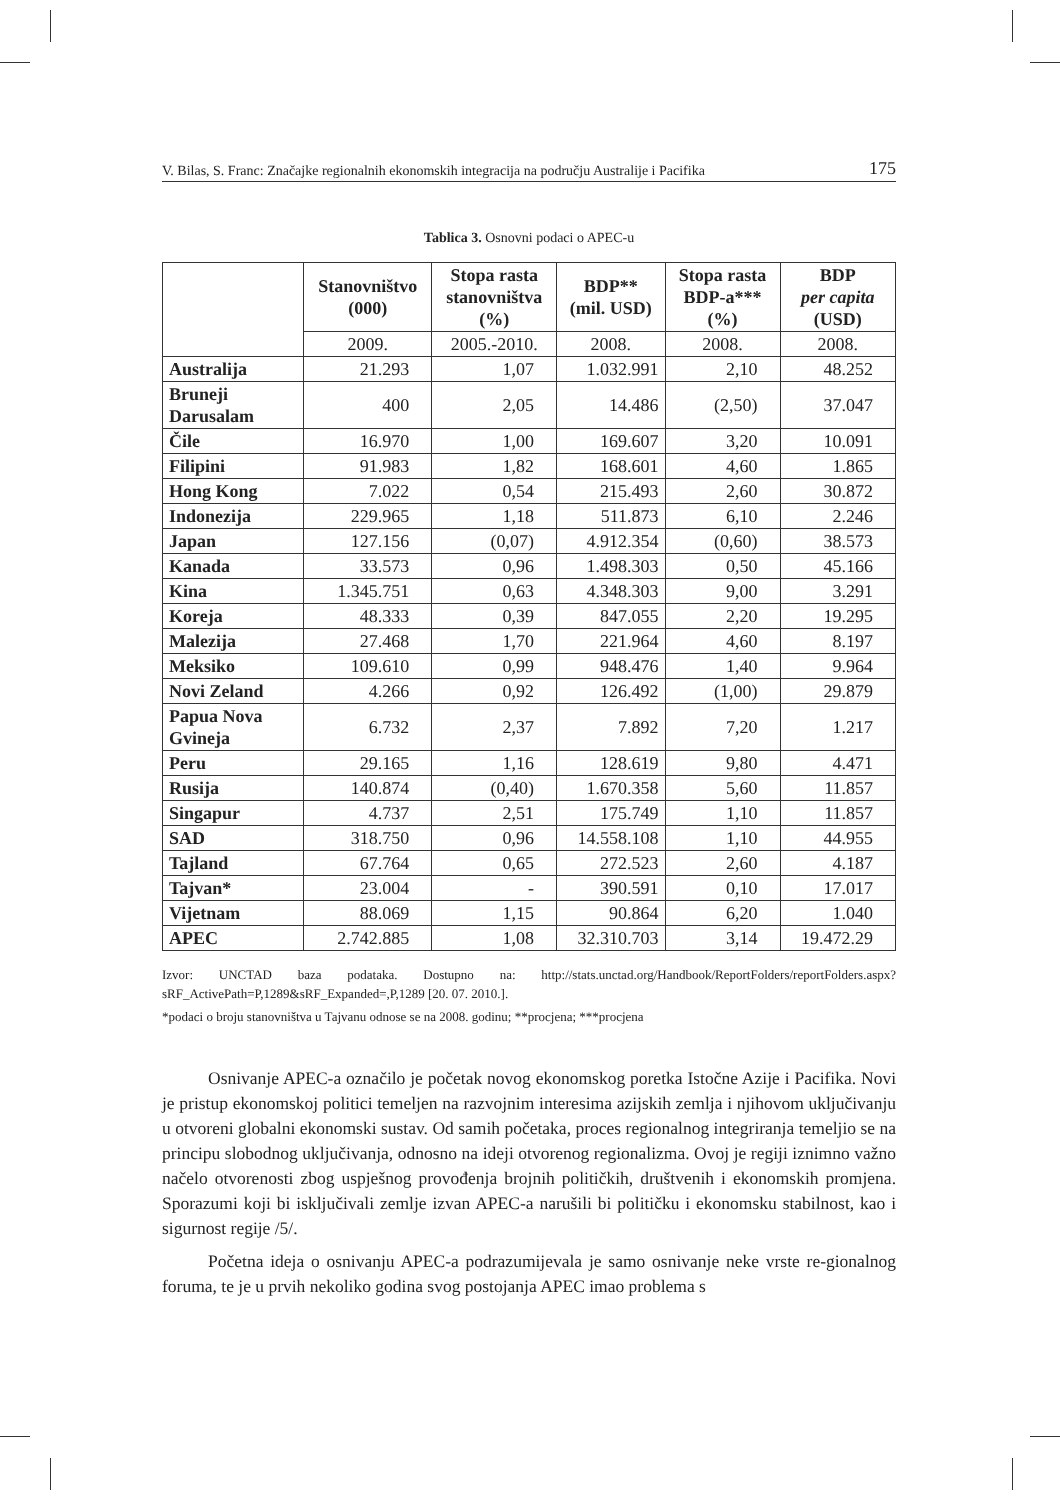V. Bilas, S. Franc: Značajke regionalnih ekonomskih integracija na području Australije i Pacifika 175
Tablica 3. Osnovni podaci o APEC-u
| | Stanovništvo (000) | Stopa rasta stanovništva (%) | BDP** (mil. USD) | Stopa rasta BDP-a*** (%) | BDP per capita (USD) |
| --- | --- | --- | --- | --- | --- |
| | 2009. | 2005.-2010. | 2008. | 2008. | 2008. |
| Australija | 21.293 | 1,07 | 1.032.991 | 2,10 | 48.252 |
| Bruneji Darusalam | 400 | 2,05 | 14.486 | (2,50) | 37.047 |
| Čile | 16.970 | 1,00 | 169.607 | 3,20 | 10.091 |
| Filipini | 91.983 | 1,82 | 168.601 | 4,60 | 1.865 |
| Hong Kong | 7.022 | 0,54 | 215.493 | 2,60 | 30.872 |
| Indonezija | 229.965 | 1,18 | 511.873 | 6,10 | 2.246 |
| Japan | 127.156 | (0,07) | 4.912.354 | (0,60) | 38.573 |
| Kanada | 33.573 | 0,96 | 1.498.303 | 0,50 | 45.166 |
| Kina | 1.345.751 | 0,63 | 4.348.303 | 9,00 | 3.291 |
| Koreja | 48.333 | 0,39 | 847.055 | 2,20 | 19.295 |
| Malezija | 27.468 | 1,70 | 221.964 | 4,60 | 8.197 |
| Meksiko | 109.610 | 0,99 | 948.476 | 1,40 | 9.964 |
| Novi Zeland | 4.266 | 0,92 | 126.492 | (1,00) | 29.879 |
| Papua Nova Gvineja | 6.732 | 2,37 | 7.892 | 7,20 | 1.217 |
| Peru | 29.165 | 1,16 | 128.619 | 9,80 | 4.471 |
| Rusija | 140.874 | (0,40) | 1.670.358 | 5,60 | 11.857 |
| Singapur | 4.737 | 2,51 | 175.749 | 1,10 | 11.857 |
| SAD | 318.750 | 0,96 | 14.558.108 | 1,10 | 44.955 |
| Tajland | 67.764 | 0,65 | 272.523 | 2,60 | 4.187 |
| Tajvan* | 23.004 | - | 390.591 | 0,10 | 17.017 |
| Vijetnam | 88.069 | 1,15 | 90.864 | 6,20 | 1.040 |
| APEC | 2.742.885 | 1,08 | 32.310.703 | 3,14 | 19.472.29 |
Izvor: UNCTAD baza podataka. Dostupno na: http://stats.unctad.org/Handbook/ReportFolders/reportFolders.aspx?sRF_ActivePath=P,1289&sRF_Expanded=,P,1289 [20. 07. 2010.].
*podaci o broju stanovništva u Tajvanu odnose se na 2008. godinu; **procjena; ***procjena
Osnivanje APEC-a označilo je početak novog ekonomskog poretka Istočne Azije i Pacifika. Novi je pristup ekonomskoj politici temeljen na razvojnim interesima azijskih zemlja i njihovom uključivanju u otvoreni globalni ekonomski sustav. Od samih početaka, proces regionalnog integriranja temeljio se na principu slobodnog uključivanja, odnosno na ideji otvorenog regionalizma. Ovoj je regiji iznimno važno načelo otvorenosti zbog uspješnog provođenja brojnih političkih, društvenih i ekonomskih promjena. Sporazumi koji bi isključivali zemlje izvan APEC-a narušili bi političku i ekonomsku stabilnost, kao i sigurnost regije /5/.
Početna ideja o osnivanju APEC-a podrazumijevala je samo osnivanje neke vrste re-gionalnog foruma, te je u prvih nekoliko godina svog postojanja APEC imao problema s